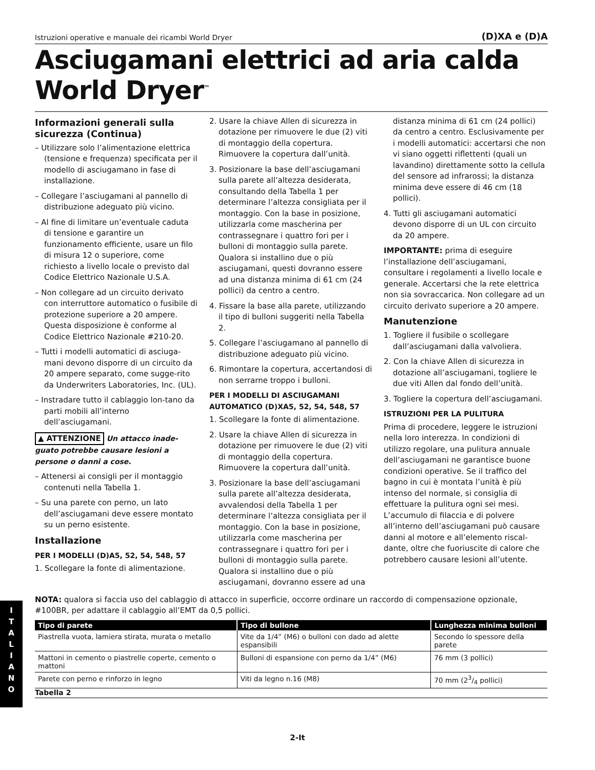I
T
A
L
I
A
N
O
Istruzioni operative e manuale dei ricambi World Dryer (D)XA e (D)A
Asciugamani elettrici ad aria calda
World Dryer<sup>™</sup>
Informazioni generali sulla sicurezza (Continua)
– Utilizzare solo l’alimentazione elettrica (tensione e frequenza) specificata per il modello di asciugamano in fase di installazione.
– Collegare l’asciugamani al pannello di distribuzione adeguato più vicino.
– Al fine di limitare un’eventuale caduta di tensione e garantire un funzionamento efficiente, usare un filo di misura 12 o superiore, come richiesto a livello locale o previsto dal Codice Elettrico Nazionale U.S.A.
– Non collegare ad un circuito derivato con interruttore automatico o fusibile di protezione superiore a 20 ampere. Questa disposizione è conforme al Codice Elettrico Nazionale #210-20.
– Tutti i modelli automatici di asciuga-mani devono disporre di un circuito da 20 ampere separato, come sugge-rito da Underwriters Laboratories, Inc. (UL).
– Instradare tutto il cablaggio lon-tano da parti mobili all’interno dell’asciugamani.
▲ ATTENZIONE Un attacco inade-guato potrebbe causare lesioni a persone o danni a cose.
– Attenersi ai consigli per il montaggio contenuti nella Tabella 1.
– Su una parete con perno, un lato dell’asciugamani deve essere montato su un perno esistente.
Installazione
PER I MODELLI (D)A5, 52, 54, 548, 57
1. Scollegare la fonte di alimentazione.
2. Usare la chiave Allen di sicurezza in dotazione per rimuovere le due (2) viti di montaggio della copertura. Rimuovere la copertura dall’unità.
3. Posizionare la base dell’asciugamani sulla parete all’altezza desiderata, consultando della Tabella 1 per determinare l’altezza consigliata per il montaggio. Con la base in posizione, utilizzarla come mascherina per contrassegnare i quattro fori per i bulloni di montaggio sulla parete. Qualora si installino due o più asciugamani, questi dovranno essere ad una distanza minima di 61 cm (24 pollici) da centro a centro.
4. Fissare la base alla parete, utilizzando il tipo di bulloni suggeriti nella Tabella 2.
5. Collegare l’asciugamano al pannello di distribuzione adeguato più vicino.
6. Rimontare la copertura, accertandosi di non serrarne troppo i bulloni.
PER I MODELLI DI ASCIUGAMANI AUTOMATICO (D)XA5, 52, 54, 548, 57
1. Scollegare la fonte di alimentazione.
2. Usare la chiave Allen di sicurezza in dotazione per rimuovere le due (2) viti di montaggio della copertura. Rimuovere la copertura dall’unità.
3. Posizionare la base dell’asciugamani sulla parete all’altezza desiderata, avvalendosi della Tabella 1 per determinare l’altezza consigliata per il montaggio. Con la base in posizione, utilizzarla come mascherina per contrassegnare i quattro fori per i bulloni di montaggio sulla parete. Qualora si installino due o più asciugamani, dovranno essere ad una
distanza minima di 61 cm (24 pollici) da centro a centro. Esclusivamente per i modelli automatici: accertarsi che non vi siano oggetti riflettenti (quali un lavandino) direttamente sotto la cellula del sensore ad infrarossi; la distanza minima deve essere di 46 cm (18 pollici).
4. Tutti gli asciugamani automatici devono disporre di un UL con circuito da 20 ampere.
IMPORTANTE: prima di eseguire l’installazione dell’asciugamani, consultare i regolamenti a livello locale e generale. Accertarsi che la rete elettrica non sia sovraccarica. Non collegare ad un circuito derivato superiore a 20 ampere.
Manutenzione
1. Togliere il fusibile o scollegare dall’asciugamani dalla valvoliera.
2. Con la chiave Allen di sicurezza in dotazione all’asciugamani, togliere le due viti Allen dal fondo dell’unità.
3. Togliere la copertura dell’asciugamani.
ISTRUZIONI PER LA PULITURA
Prima di procedere, leggere le istruzioni nella loro interezza. In condizioni di utilizzo regolare, una pulitura annuale dell’asciugamani ne garantisce buone condizioni operative. Se il traffico del bagno in cui è montata l’unità è più intenso del normale, si consiglia di effettuare la pulitura ogni sei mesi. L’accumulo di filaccia e di polvere all’interno dell’asciugamani può causare danni al motore e all’elemento riscal-dante, oltre che fuoriuscite di calore che potrebbero causare lesioni all’utente.
NOTA: qualora si faccia uso del cablaggio di attacco in superficie, occorre ordinare un raccordo di compensazione opzionale, #100BR, per adattare il cablaggio all’EMT da 0,5 pollici.
| Tipo di parete | Tipo di bullone | Lunghezza minima bulloni |
| --- | --- | --- |
| Piastrella vuota, lamiera stirata, murata o metallo | Vite da 1/4” (M6) o bulloni con dado ad alette espansibili | Secondo lo spessore della parete |
| Mattoni in cemento o piastrelle coperte, cemento o mattoni | Bulloni di espansione con perno da 1/4” (M6) | 76 mm (3 pollici) |
| Parete con perno e rinforzo in legno | Viti da legno n.16 (M8) | 70 mm (23/4 pollici) |
Tabella 2
2-It